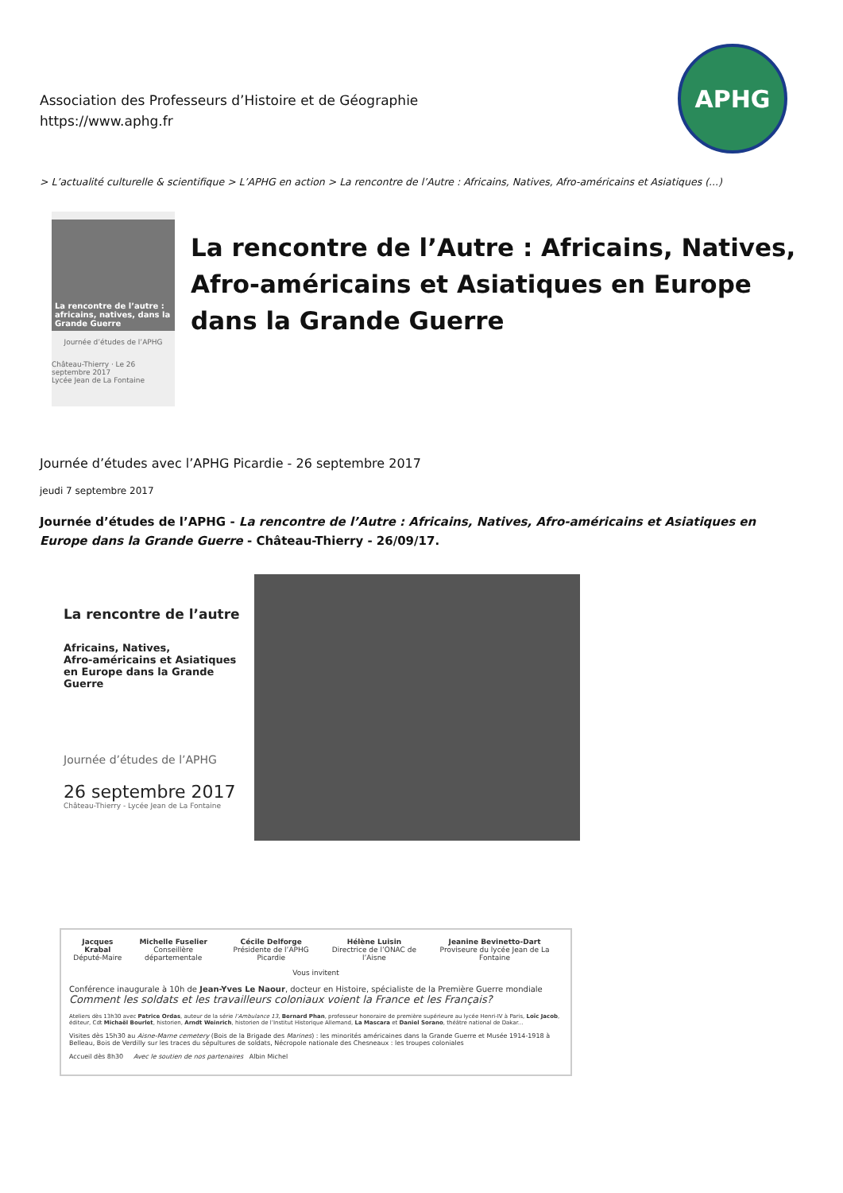Association des Professeurs d’Histoire et de Géographie
https://www.aphg.fr
APHG
> L’actualité culturelle & scientifique > L’APHG en action > La rencontre de l’Autre : Africains, Natives, Afro-américains et Asiatiques (...)
La rencontre de l’autre : africains, natives, dans la Grande Guerre
Journée d’études de l’APHG
Château-Thierry · Le 26 septembre 2017
Lycée Jean de La Fontaine
La rencontre de l’Autre : Africains, Natives, Afro-américains et Asiatiques en Europe dans la Grande Guerre
Journée d’études avec l’APHG Picardie - 26 septembre 2017
jeudi 7 septembre 2017
Journée d’études de l’APHG - La rencontre de l’Autre : Africains, Natives, Afro-américains et Asiatiques en Europe dans la Grande Guerre - Château-Thierry - 26/09/17.
La rencontre de l’autre
Africains, Natives,
Afro-américains et Asiatiques
en Europe dans la Grande Guerre
Journée d’études de l’APHG
26 septembre 2017
Château-Thierry - Lycée Jean de La Fontaine
Jacques Krabal
Député-Maire
Michelle Fuselier
Conseillère départementale
Cécile Delforge
Présidente de l’APHG Picardie
Hélène Luisin
Directrice de l’ONAC de l’Aisne
Jeanine Bevinetto-Dart
Proviseure du lycée Jean de La Fontaine
Vous invitent
Conférence inaugurale à 10h de Jean-Yves Le Naour, docteur en Histoire, spécialiste de la Première Guerre mondiale
Comment les soldats et les travailleurs coloniaux voient la France et les Français?
Ateliers dès 13h30 avec Patrice Ordas, auteur de la série l’Ambulance 13, Bernard Phan, professeur honoraire de première supérieure au lycée Henri-IV à Paris, Loïc Jacob, éditeur, Cdt Michaël Bourlet, historien, Arndt Weinrich, historien de l’Institut Historique Allemand, La Mascara et Daniel Sorano, théâtre national de Dakar...
Visites dès 15h30 au Aisne-Marne cemetery (Bois de la Brigade des Marines) : les minorités américaines dans la Grande Guerre et Musée 1914-1918 à Belleau, Bois de Verdilly sur les traces du sépultures de soldats, Nécropole nationale des Chesneaux : les troupes coloniales
Accueil dès 8h30 Avec le soutien de nos partenaires Albin Michel